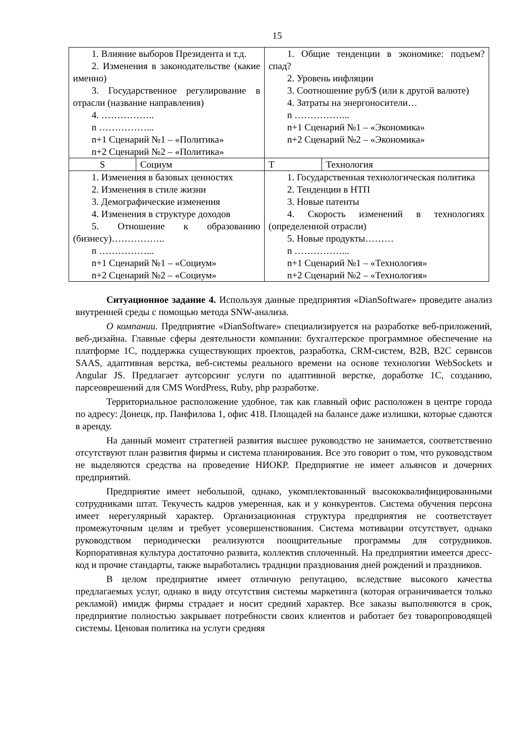15
| 1. Влияние выборов Президента и т.д. 2. Изменения в законодательстве (какие именно) 3. Государственное регулирование в отрасли (название направления) 4. …………….. n ……………... n+1 Сценарий №1 – «Политика» n+2 Сценарий №2 – «Политика» | | 1. Общие тенденции в экономике: подъем? спад? 2. Уровень инфляции 3. Соотношение руб/$ (или к другой валюте) 4. Затраты на энергоносители… n ……………... n+1 Сценарий №1 – «Экономика» n+2 Сценарий №2 – «Экономика» | |
| S | Социум | T | Технология |
| 1. Изменения в базовых ценностях 2. Изменения в стиле жизни 3. Демографические изменения 4. Изменения в структуре доходов 5. Отношение к образованию (бизнесу)…………….. n ……………... n+1 Сценарий №1 – «Социум» n+2 Сценарий №2 – «Социум» | | 1. Государственная технологическая политика 2. Тенденции в НТП 3. Новые патенты 4. Скорость изменений в технологиях (определенной отрасли) 5. Новые продукты……… n ……………... n+1 Сценарий №1 – «Технология» n+2 Сценарий №2 – «Технология» | |
Ситуационное задание 4. Используя данные предприятия «DianSoftware» проведите анализ внутренней среды с помощью метода SNW-анализа.
О компании. Предприятие «DianSoftware» специализируется на разработке веб-приложений, веб-дизайна. Главные сферы деятельности компании: бухгалтерское программное обеспечение на платформе 1С, поддержка существующих проектов, разработка, CRM-систем, B2B, B2C сервисов SAAS, адаптивная верстка, веб-системы реального времени на основе технологии WebSockets и Angular JS. Предлагает аутсорсинг услуги по адаптивной верстке, доработке 1С, созданию, парсеоврешений для CMS WordPress, Ruby, php разработке.
Территориальное расположение удобное, так как главный офис расположен в центре города по адресу: Донецк, пр. Панфилова 1, офис 418. Площадей на балансе даже излишки, которые сдаются в аренду.
На данный момент стратегией развития высшее руководство не занимается, соответственно отсутствуют план развития фирмы и система планирования. Все это говорит о том, что руководством не выделяются средства на проведение НИОКР. Предприятие не имеет альянсов и дочерних предприятий.
Предприятие имеет небольшой, однако, укомплектованный высококвалифицированными сотрудниками штат. Текучесть кадров умеренная, как и у конкурентов. Система обучения персона имеет нерегулярный характер. Организационная структура предприятия не соответствует промежуточным целям и требует усовершенствования. Система мотивации отсутствует, однако руководством периодически реализуются поощрительные программы для сотрудников. Корпоративная культура достаточно развита, коллектив сплоченный. На предприятии имеется дресс-код и прочие стандарты, также выработались традиции празднования дней рождений и праздников.
В целом предприятие имеет отличную репутацию, вследствие высокого качества предлагаемых услуг, однако в виду отсутствия системы маркетинга (которая ограничивается только рекламой) имидж фирмы страдает и носит средний характер. Все заказы выполняются в срок, предприятие полностью закрывает потребности своих клиентов и работает без товаропроводящей системы. Ценовая политика на услуги средняя